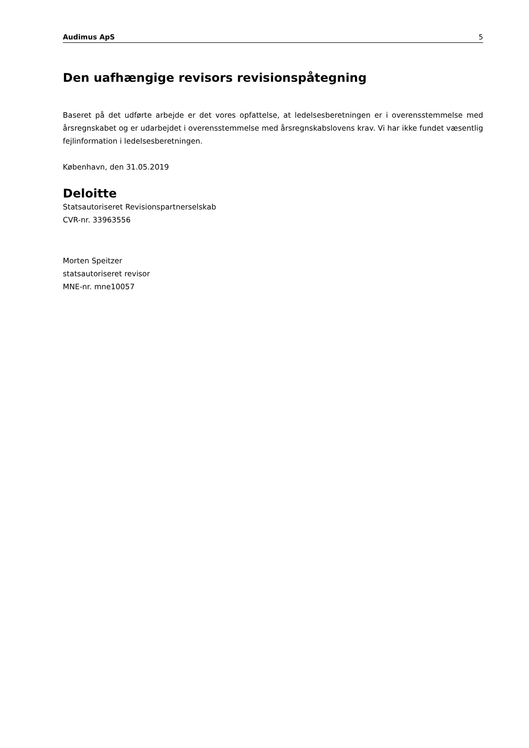Audimus ApS 5
Den uafhængige revisors revisionspåtegning
Baseret på det udførte arbejde er det vores opfattelse, at ledelsesberetningen er i overensstemmelse med årsregnskabet og er udarbejdet i overensstemmelse med årsregnskabslovens krav. Vi har ikke fundet væsentlig fejlinformation i ledelsesberetningen.
København, den 31.05.2019
Deloitte
Statsautoriseret Revisionspartnerselskab
CVR-nr. 33963556
Morten Speitzer
statsautoriseret revisor
MNE-nr. mne10057